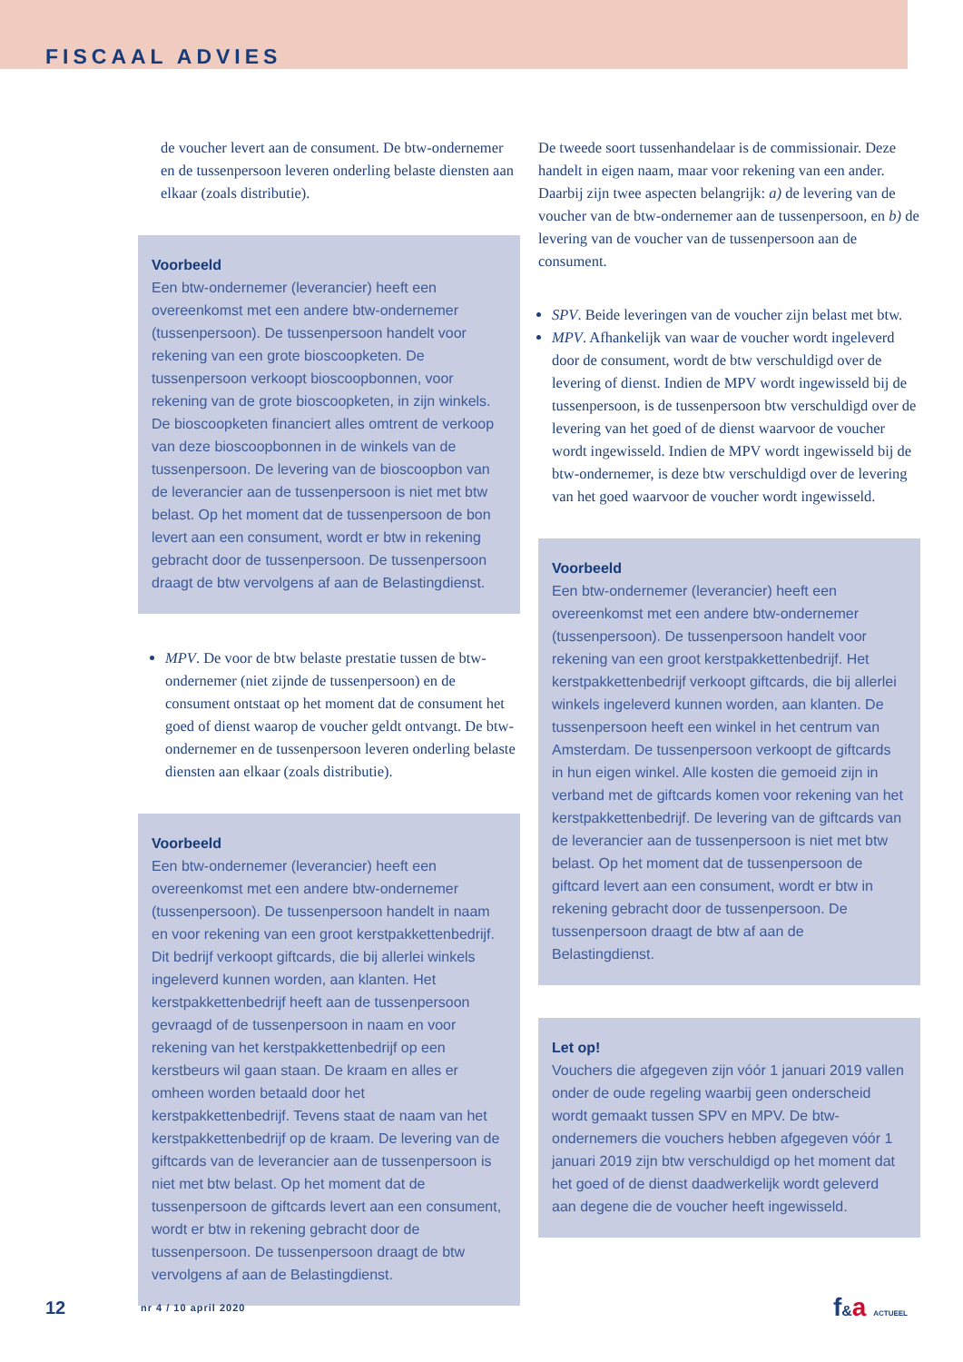FISCAAL ADVIES
de voucher levert aan de consument. De btw-ondernemer en de tussenpersoon leveren onderling belaste diensten aan elkaar (zoals distributie).
Voorbeeld
Een btw-ondernemer (leverancier) heeft een overeenkomst met een andere btw-ondernemer (tussenpersoon). De tussenpersoon handelt voor rekening van een grote bioscoopketen. De tussenpersoon verkoopt bioscoopbonnen, voor rekening van de grote bioscoopketen, in zijn winkels. De bioscoopketen financiert alles omtrent de verkoop van deze bioscoopbonnen in de winkels van de tussenpersoon. De levering van de bioscoopbon van de leverancier aan de tussenpersoon is niet met btw belast. Op het moment dat de tussenpersoon de bon levert aan een consument, wordt er btw in rekening gebracht door de tussenpersoon. De tussenpersoon draagt de btw vervolgens af aan de Belastingdienst.
MPV. De voor de btw belaste prestatie tussen de btw-ondernemer (niet zijnde de tussenpersoon) en de consument ontstaat op het moment dat de consument het goed of dienst waarop de voucher geldt ontvangt. De btw-ondernemer en de tussenpersoon leveren onderling belaste diensten aan elkaar (zoals distributie).
Voorbeeld
Een btw-ondernemer (leverancier) heeft een overeenkomst met een andere btw-ondernemer (tussenpersoon). De tussenpersoon handelt in naam en voor rekening van een groot kerstpakkettenbedrijf. Dit bedrijf verkoopt giftcards, die bij allerlei winkels ingeleverd kunnen worden, aan klanten. Het kerstpakkettenbedrijf heeft aan de tussenpersoon gevraagd of de tussenpersoon in naam en voor rekening van het kerstpakkettenbedrijf op een kerstbeurs wil gaan staan. De kraam en alles er omheen worden betaald door het kerstpakkettenbedrijf. Tevens staat de naam van het kerstpakkettenbedrijf op de kraam. De levering van de giftcards van de leverancier aan de tussenpersoon is niet met btw belast. Op het moment dat de tussenpersoon de giftcards levert aan een consument, wordt er btw in rekening gebracht door de tussenpersoon. De tussenpersoon draagt de btw vervolgens af aan de Belastingdienst.
De tweede soort tussenhandelaar is de commissionair. Deze handelt in eigen naam, maar voor rekening van een ander. Daarbij zijn twee aspecten belangrijk: a) de levering van de voucher van de btw-ondernemer aan de tussenpersoon, en b) de levering van de voucher van de tussenpersoon aan de consument.
SPV. Beide leveringen van de voucher zijn belast met btw.
MPV. Afhankelijk van waar de voucher wordt ingeleverd door de consument, wordt de btw verschuldigd over de levering of dienst. Indien de MPV wordt ingewisseld bij de tussenpersoon, is de tussenpersoon btw verschuldigd over de levering van het goed of de dienst waarvoor de voucher wordt ingewisseld. Indien de MPV wordt ingewisseld bij de btw-ondernemer, is deze btw verschuldigd over de levering van het goed waarvoor de voucher wordt ingewisseld.
Voorbeeld
Een btw-ondernemer (leverancier) heeft een overeenkomst met een andere btw-ondernemer (tussenpersoon). De tussenpersoon handelt voor rekening van een groot kerstpakkettenbedrijf. Het kerstpakkettenbedrijf verkoopt giftcards, die bij allerlei winkels ingeleverd kunnen worden, aan klanten. De tussenpersoon heeft een winkel in het centrum van Amsterdam. De tussenpersoon verkoopt de giftcards in hun eigen winkel. Alle kosten die gemoeid zijn in verband met de giftcards komen voor rekening van het kerstpakkettenbedrijf. De levering van de giftcards van de leverancier aan de tussenpersoon is niet met btw belast. Op het moment dat de tussenpersoon de giftcard levert aan een consument, wordt er btw in rekening gebracht door de tussenpersoon. De tussenpersoon draagt de btw af aan de Belastingdienst.
Let op!
Vouchers die afgegeven zijn vóór 1 januari 2019 vallen onder de oude regeling waarbij geen onderscheid wordt gemaakt tussen SPV en MPV. De btw-ondernemers die vouchers hebben afgegeven vóór 1 januari 2019 zijn btw verschuldigd op het moment dat het goed of de dienst daadwerkelijk wordt geleverd aan degene die de voucher heeft ingewisseld.
12 nr 4 / 10 april 2020 f&a ACTUEEL